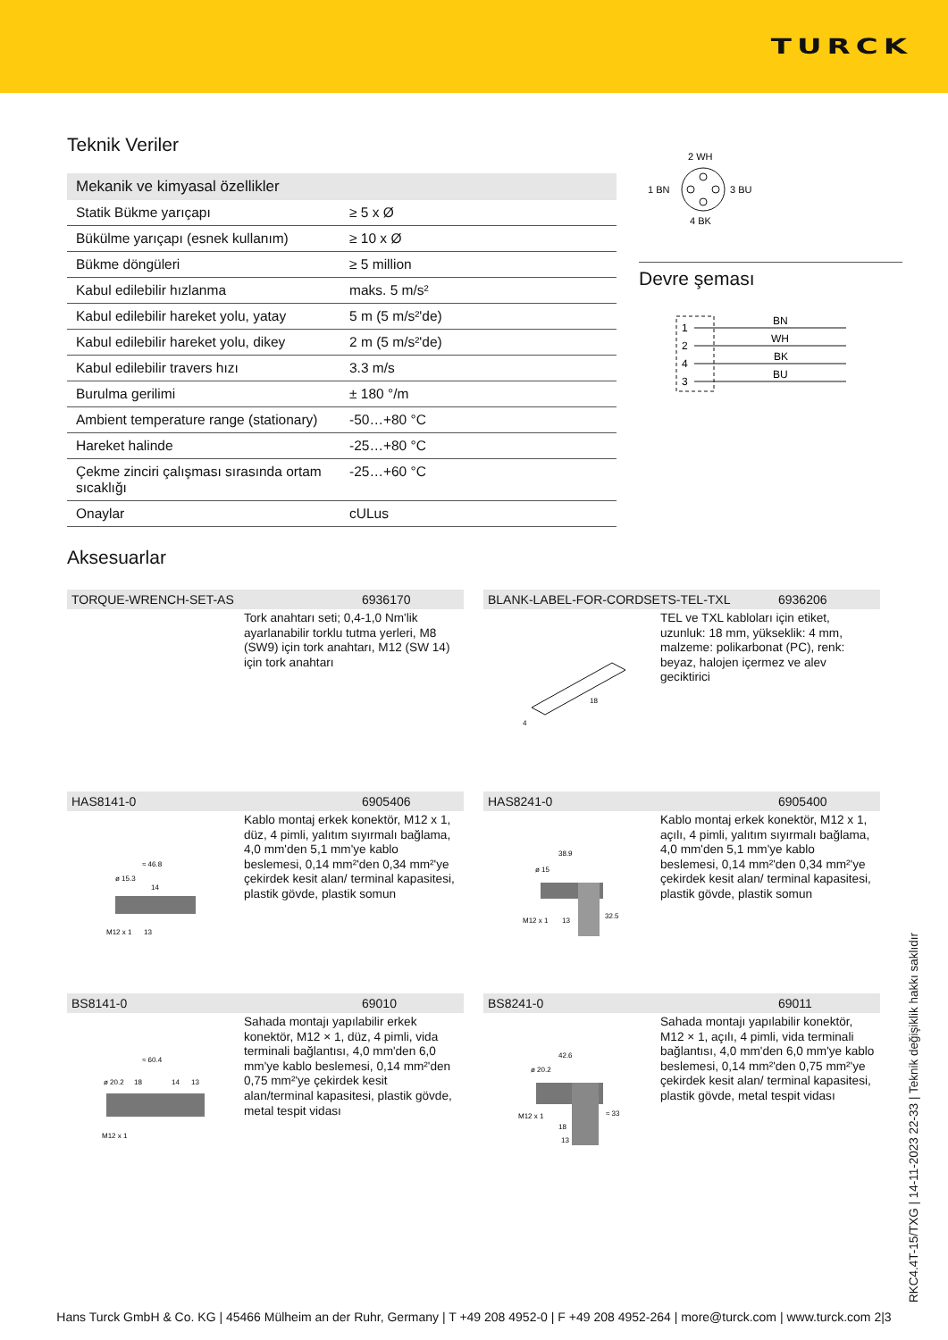TURCK
Teknik Veriler
| Mekanik ve kimyasal özellikler | |
| --- | --- |
| Statik Bükme yarıçapı | ≥ 5 x Ø |
| Bükülme yarıçapı (esnek kullanım) | ≥ 10 x Ø |
| Bükme döngüleri | ≥ 5 million |
| Kabul edilebilir hızlanma | maks. 5 m/s² |
| Kabul edilebilir hareket yolu, yatay | 5 m (5 m/s²'de) |
| Kabul edilebilir hareket yolu, dikey | 2 m (5 m/s²'de) |
| Kabul edilebilir travers hızı | 3.3 m/s |
| Burulma gerilimi | ± 180 °/m |
| Ambient temperature range (stationary) | -50…+80 °C |
| Hareket halinde | -25…+80 °C |
| Çekme zinciri çalışması sırasında ortam sıcaklığı | -25…+60 °C |
| Onaylar | cULus |
2 WH
1 BN
3 BU
4 BK
Devre şeması
BN
1
WH
2
BK
4
BU
3
Aksesuarlar
TORQUE-WRENCH-SET-AS 6936170
Tork anahtarı seti; 0,4-1,0 Nm'lik ayarlanabilir torklu tutma yerleri, M8 (SW9) için tork anahtarı, M12 (SW 14) için tork anahtarı
BLANK-LABEL-FOR-CORDSETS-TEL-TXL 6936206
18
4
TEL ve TXL kabloları için etiket, uzunluk: 18 mm, yükseklik: 4 mm, malzeme: polikarbonat (PC), renk: beyaz, halojen içermez ve alev geciktirici
HAS8141-0 6905406
≈ 46.8
ø 15.3
14
M12 x 1
13
Kablo montaj erkek konektör, M12 x 1, düz, 4 pimli, yalıtım sıyırmalı bağlama, 4,0 mm'den 5,1 mm'ye kablo beslemesi, 0,14 mm²'den 0,34 mm²'ye çekirdek kesit alan/ terminal kapasitesi, plastik gövde, plastik somun
HAS8241-0 6905400
38.9
ø 15
32.5
M12 x 1
13
Kablo montaj erkek konektör, M12 x 1, açılı, 4 pimli, yalıtım sıyırmalı bağlama, 4,0 mm'den 5,1 mm'ye kablo beslemesi, 0,14 mm²'den 0,34 mm²'ye çekirdek kesit alan/ terminal kapasitesi, plastik gövde, plastik somun
BS8141-0 69010
≈ 60.4
ø 20.2
18
14
13
M12 x 1
Sahada montajı yapılabilir erkek konektör, M12 × 1, düz, 4 pimli, vida terminali bağlantısı, 4,0 mm'den 6,0 mm'ye kablo beslemesi, 0,14 mm²'den 0,75 mm²'ye çekirdek kesit alan/terminal kapasitesi, plastik gövde, metal tespit vidası
BS8241-0 69011
42.6
ø 20.2
≈ 33
M12 x 1
18
13
Sahada montajı yapılabilir konektör, M12 × 1, açılı, 4 pimli, vida terminali bağlantısı, 4,0 mm'den 6,0 mm'ye kablo beslemesi, 0,14 mm²'den 0,75 mm²'ye çekirdek kesit alan/ terminal kapasitesi, plastik gövde, metal tespit vidası
RKC4.4T-15/TXG | 14-11-2023 22-33 | Teknik değişiklik hakkı saklıdır
Hans Turck GmbH & Co. KG | 45466 Mülheim an der Ruhr, Germany | T +49 208 4952-0 | F +49 208 4952-264 | more@turck.com | www.turck.com 2|3